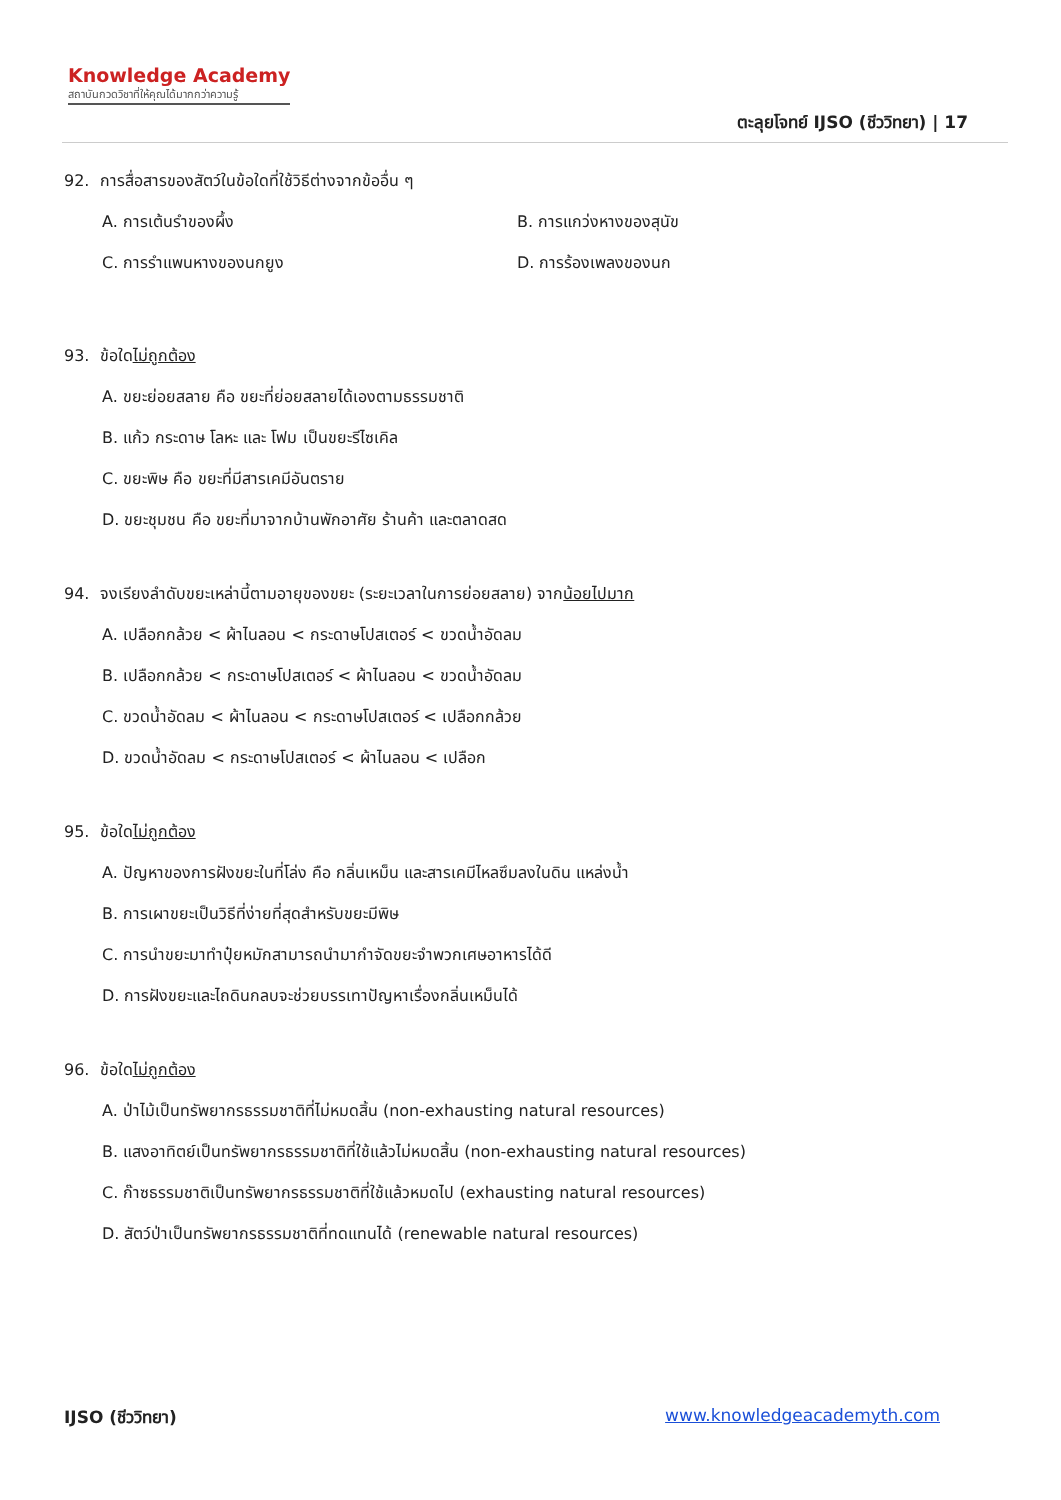Knowledge Academy
สถาบันกวดวิชาที่ให้คุณได้มากกว่าความรู้
ตะลุยโจทย์ IJSO (ชีววิทยา) | 17
92. การสื่อสารของสัตว์ในข้อใดที่ใช้วิธีต่างจากข้ออื่น ๆ
A. การเต้นรำของผึ้ง B. การแกว่งหางของสุนัข
C. การรำแพนหางของนกยูง D. การร้องเพลงของนก
93. ข้อใดไม่ถูกต้อง
A. ขยะย่อยสลาย คือ ขยะที่ย่อยสลายได้เองตามธรรมชาติ
B. แก้ว กระดาษ โลหะ และ โฟม เป็นขยะรีไซเคิล
C. ขยะพิษ คือ ขยะที่มีสารเคมีอันตราย
D. ขยะชุมชน คือ ขยะที่มาจากบ้านพักอาศัย ร้านค้า และตลาดสด
94. จงเรียงลำดับขยะเหล่านี้ตามอายุของขยะ (ระยะเวลาในการย่อยสลาย) จากน้อยไปมาก
A. เปลือกกล้วย < ผ้าไนลอน < กระดาษโปสเตอร์ < ขวดน้ำอัดลม
B. เปลือกกล้วย < กระดาษโปสเตอร์ < ผ้าไนลอน < ขวดน้ำอัดลม
C. ขวดน้ำอัดลม < ผ้าไนลอน < กระดาษโปสเตอร์ < เปลือกกล้วย
D. ขวดน้ำอัดลม < กระดาษโปสเตอร์ < ผ้าไนลอน < เปลือก
95. ข้อใดไม่ถูกต้อง
A. ปัญหาของการฝังขยะในที่โล่ง คือ กลิ่นเหม็น และสารเคมีไหลซึมลงในดิน แหล่งน้ำ
B. การเผาขยะเป็นวิธีที่ง่ายที่สุดสำหรับขยะมีพิษ
C. การนำขยะมาทำปุ๋ยหมักสามารถนำมากำจัดขยะจำพวกเศษอาหารได้ดี
D. การฝังขยะและไถดินกลบจะช่วยบรรเทาปัญหาเรื่องกลิ่นเหม็นได้
96. ข้อใดไม่ถูกต้อง
A. ป่าไม้เป็นทรัพยากรธรรมชาติที่ไม่หมดสิ้น (non-exhausting natural resources)
B. แสงอาทิตย์เป็นทรัพยากรธรรมชาติที่ใช้แล้วไม่หมดสิ้น (non-exhausting natural resources)
C. ก๊าซธรรมชาติเป็นทรัพยากรธรรมชาติที่ใช้แล้วหมดไป (exhausting natural resources)
D. สัตว์ป่าเป็นทรัพยากรธรรมชาติที่ทดแทนได้ (renewable natural resources)
IJSO (ชีววิทยา) www.knowledgeacademyth.com